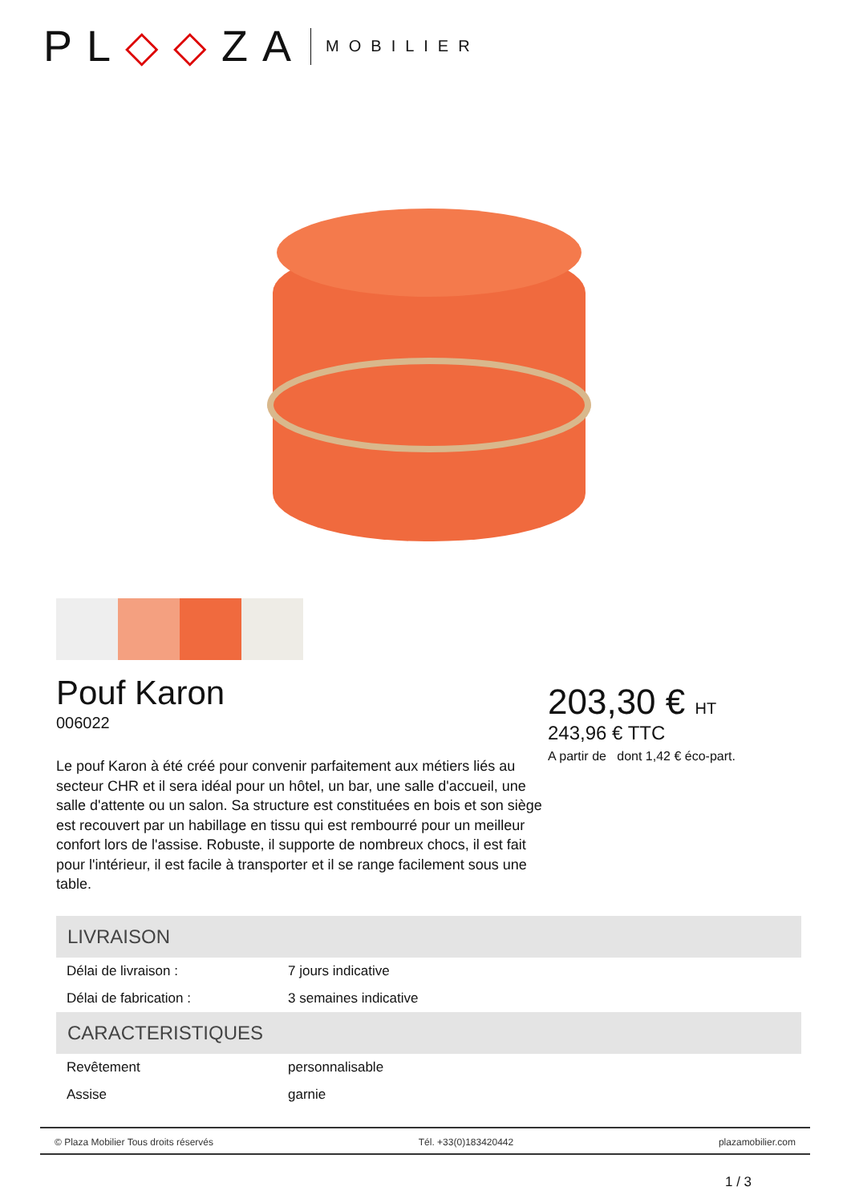PL◇◇ZA MOBILIER
Pouf Karon
006022
Le pouf Karon à été créé pour convenir parfaitement aux métiers liés au secteur CHR et il sera idéal pour un hôtel, un bar, une salle d'accueil, une salle d'attente ou un salon. Sa structure est constituées en bois et son siège est recouvert par un habillage en tissu qui est rembourré pour un meilleur confort lors de l'assise. Robuste, il supporte de nombreux chocs, il est fait pour l'intérieur, il est facile à transporter et il se range facilement sous une table.
203,30 € HT
243,96 € TTC
A partir de dont 1,42 € éco-part.
| LIVRAISON | |
| --- | --- |
| Délai de livraison : | 7 jours indicative |
| Délai de fabrication : | 3 semaines indicative |
| CARACTERISTIQUES | |
| Revêtement | personnalisable |
| Assise | garnie |
© Plaza Mobilier Tous droits réservés Tél. +33(0)183420442 plazamobilier.com
1 / 3